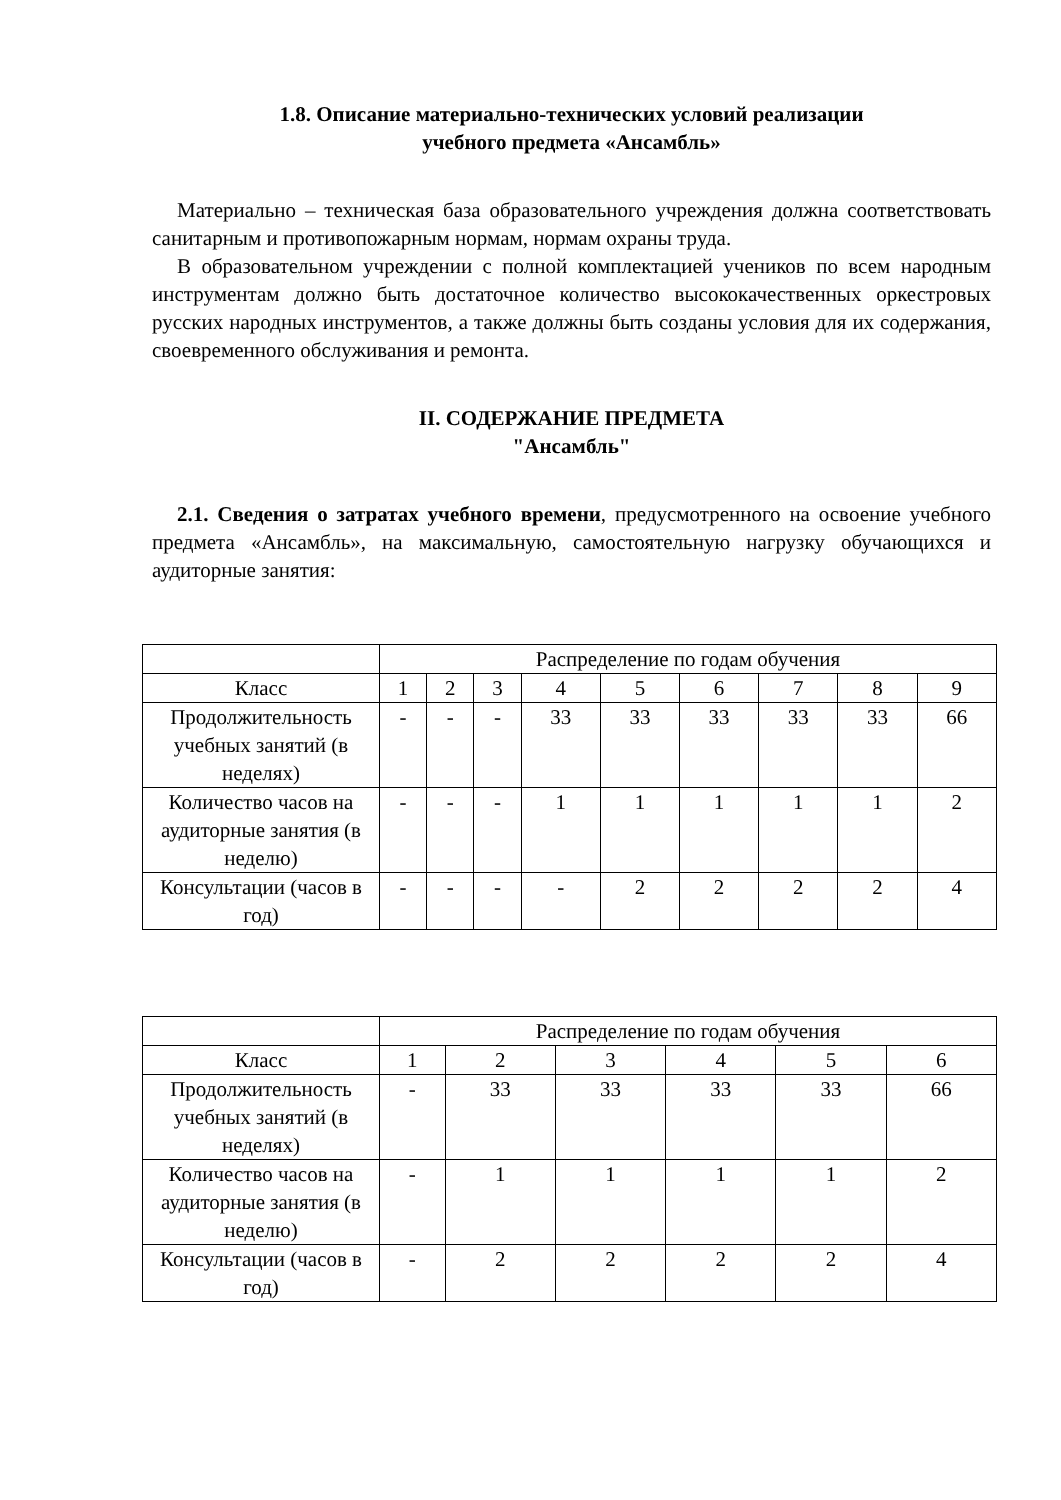1.8. Описание материально-технических условий реализации
учебного предмета «Ансамбль»
Материально – техническая база образовательного учреждения должна соответствовать санитарным и противопожарным нормам, нормам охраны труда.
В образовательном учреждении с полной комплектацией учеников по всем народным инструментам должно быть достаточное количество высококачественных оркестровых русских народных инструментов, а также должны быть созданы условия для их содержания, своевременного обслуживания и ремонта.
II. СОДЕРЖАНИЕ ПРЕДМЕТА
"Ансамбль"
2.1. Сведения о затратах учебного времени, предусмотренного на освоение учебного предмета «Ансамбль», на максимальную, самостоятельную нагрузку обучающихся и аудиторные занятия:
| | Распределение по годам обучения | | | | | | | | |
| Класс | 1 | 2 | 3 | 4 | 5 | 6 | 7 | 8 | 9 |
| Продолжительность учебных занятий (в неделях) | - | - | - | 33 | 33 | 33 | 33 | 33 | 66 |
| Количество часов на аудиторные занятия (в неделю) | - | - | - | 1 | 1 | 1 | 1 | 1 | 2 |
| Консультации (часов в год) | - | - | - | - | 2 | 2 | 2 | 2 | 4 |
| | Распределение по годам обучения | | | | | |
| Класс | 1 | 2 | 3 | 4 | 5 | 6 |
| Продолжительность учебных занятий (в неделях) | - | 33 | 33 | 33 | 33 | 66 |
| Количество часов на аудиторные занятия (в неделю) | - | 1 | 1 | 1 | 1 | 2 |
| Консультации (часов в год) | - | 2 | 2 | 2 | 2 | 4 |